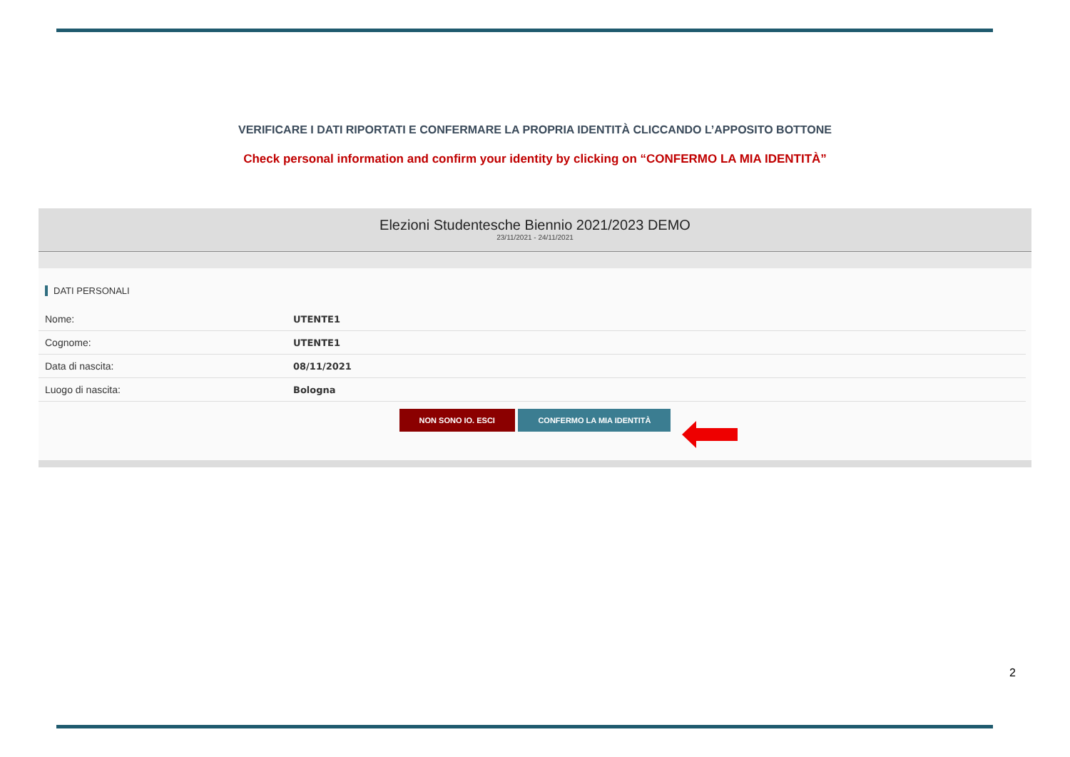VERIFICARE I DATI RIPORTATI E CONFERMARE LA PROPRIA IDENTITÀ CLICCANDO L’APPOSITO BOTTONE
Check personal information and confirm your identity by clicking on “CONFERMO LA MIA IDENTITÀ”
Elezioni Studentesche Biennio 2021/2023 DEMO
23/11/2021 - 24/11/2021
DATI PERSONALI
| Nome: | UTENTE1 |
| Cognome: | UTENTE1 |
| Data di nascita: | 08/11/2021 |
| Luogo di nascita: | Bologna |
NON SONO IO. ESCI CONFERMO LA MIA IDENTITÀ
2